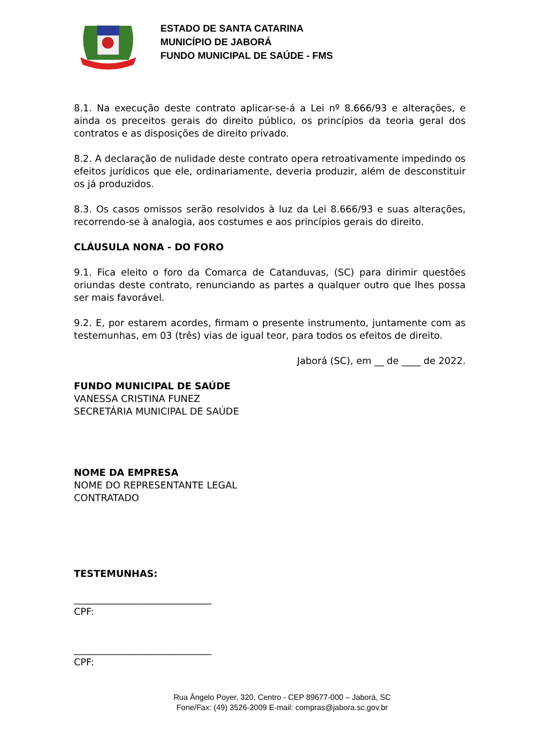ESTADO DE SANTA CATARINA
MUNICÍPIO DE JABORÁ
FUNDO MUNICIPAL DE SAÚDE - FMS
8.1. Na execução deste contrato aplicar-se-á a Lei nº 8.666/93 e alterações, e ainda os preceitos gerais do direito público, os princípios da teoria geral dos contratos e as disposições de direito privado.
8.2. A declaração de nulidade deste contrato opera retroativamente impedindo os efeitos jurídicos que ele, ordinariamente, deveria produzir, além de desconstituir os já produzidos.
8.3. Os casos omissos serão resolvidos à luz da Lei 8.666/93 e suas alterações, recorrendo-se à analogia, aos costumes e aos princípios gerais do direito.
CLÁUSULA NONA - DO FORO
9.1. Fica eleito o foro da Comarca de Catanduvas, (SC) para dirimir questões oriundas deste contrato, renunciando as partes a qualquer outro que lhes possa ser mais favorável.
9.2. E, por estarem acordes, firmam o presente instrumento, juntamente com as testemunhas, em 03 (três) vias de igual teor, para todos os efeitos de direito.
Jaborá (SC), em __ de ____ de 2022.
FUNDO MUNICIPAL DE SAÚDE
VANESSA CRISTINA FUNEZ
SECRETÁRIA MUNICIPAL DE SAÚDE
NOME DA EMPRESA
NOME DO REPRESENTANTE LEGAL
CONTRATADO
TESTEMUNHAS:
_____________________________
CPF:
_____________________________
CPF:
Rua Ângelo Poyer, 320, Centro - CEP 89677-000 – Jaborá, SC
Fone/Fax: (49) 3526-2009 E-mail: compras@jabora.sc.gov.br